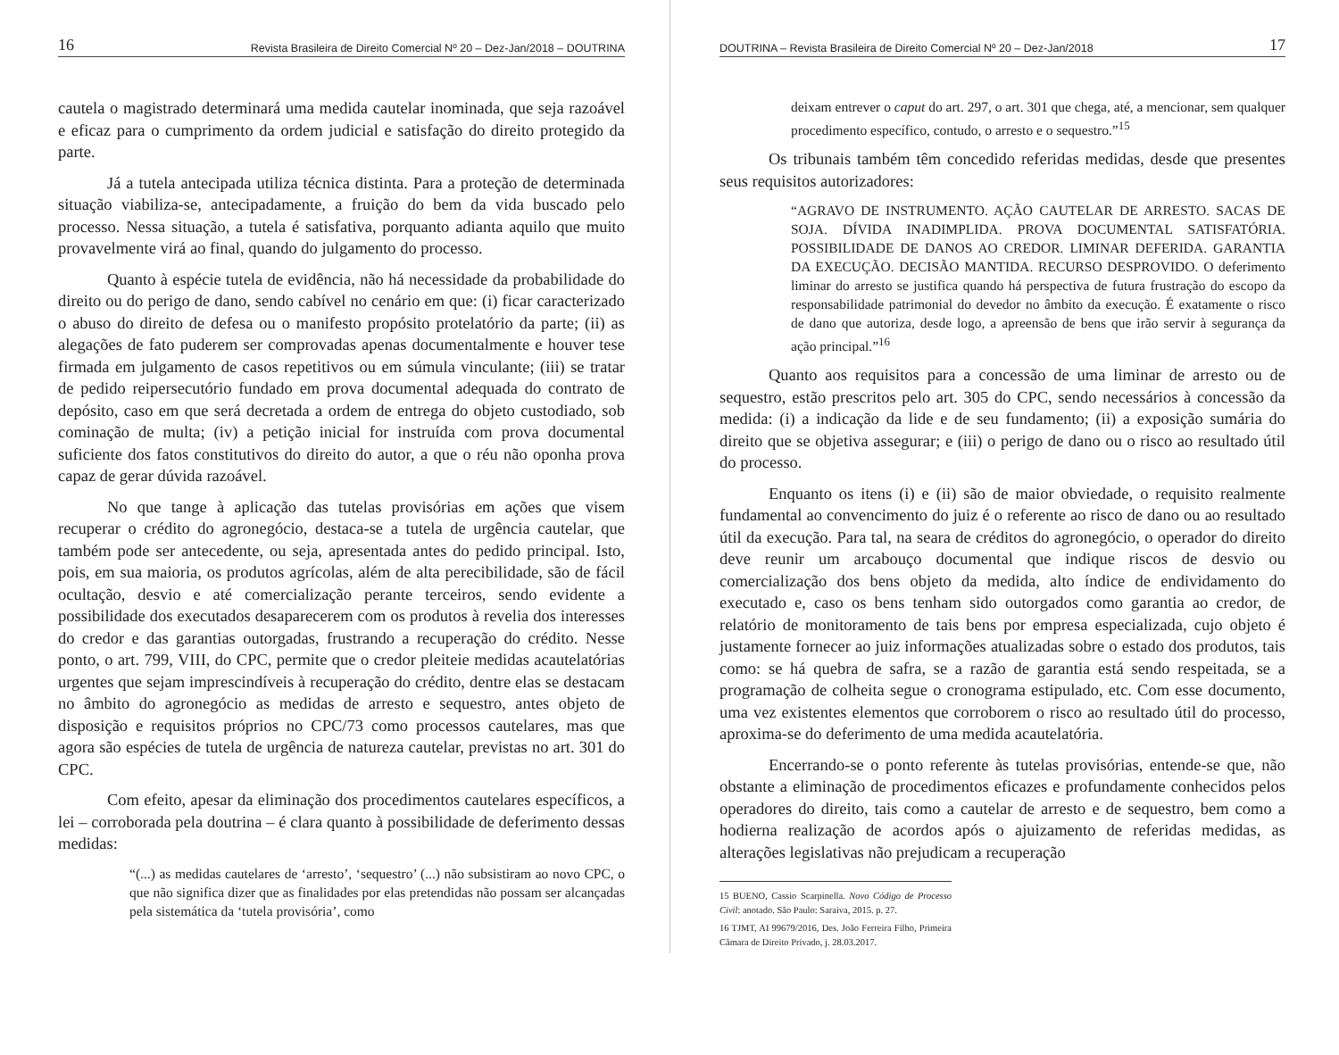16 Revista Brasileira de Direito Comercial Nº 20 – Dez-Jan/2018 – DOUTRINA
cautela o magistrado determinará uma medida cautelar inominada, que seja razoável e eficaz para o cumprimento da ordem judicial e satisfação do direito protegido da parte.
Já a tutela antecipada utiliza técnica distinta. Para a proteção de determinada situação viabiliza-se, antecipadamente, a fruição do bem da vida buscado pelo processo. Nessa situação, a tutela é satisfativa, porquanto adianta aquilo que muito provavelmente virá ao final, quando do julgamento do processo.
Quanto à espécie tutela de evidência, não há necessidade da probabilidade do direito ou do perigo de dano, sendo cabível no cenário em que: (i) ficar caracterizado o abuso do direito de defesa ou o manifesto propósito protelatório da parte; (ii) as alegações de fato puderem ser comprovadas apenas documentalmente e houver tese firmada em julgamento de casos repetitivos ou em súmula vinculante; (iii) se tratar de pedido reipersecutório fundado em prova documental adequada do contrato de depósito, caso em que será decretada a ordem de entrega do objeto custodiado, sob cominação de multa; (iv) a petição inicial for instruída com prova documental suficiente dos fatos constitutivos do direito do autor, a que o réu não oponha prova capaz de gerar dúvida razoável.
No que tange à aplicação das tutelas provisórias em ações que visem recuperar o crédito do agronegócio, destaca-se a tutela de urgência cautelar, que também pode ser antecedente, ou seja, apresentada antes do pedido principal. Isto, pois, em sua maioria, os produtos agrícolas, além de alta perecibilidade, são de fácil ocultação, desvio e até comercialização perante terceiros, sendo evidente a possibilidade dos executados desaparecerem com os produtos à revelia dos interesses do credor e das garantias outorgadas, frustrando a recuperação do crédito. Nesse ponto, o art. 799, VIII, do CPC, permite que o credor pleiteie medidas acautelatórias urgentes que sejam imprescindíveis à recuperação do crédito, dentre elas se destacam no âmbito do agronegócio as medidas de arresto e sequestro, antes objeto de disposição e requisitos próprios no CPC/73 como processos cautelares, mas que agora são espécies de tutela de urgência de natureza cautelar, previstas no art. 301 do CPC.
Com efeito, apesar da eliminação dos procedimentos cautelares específicos, a lei – corroborada pela doutrina – é clara quanto à possibilidade de deferimento dessas medidas:
“(...) as medidas cautelares de ‘arresto’, ‘sequestro’ (...) não subsistiram ao novo CPC, o que não significa dizer que as finalidades por elas pretendidas não possam ser alcançadas pela sistemática da ‘tutela provisória’, como
DOUTRINA – Revista Brasileira de Direito Comercial Nº 20 – Dez-Jan/2018 17
deixam entrever o caput do art. 297, o art. 301 que chega, até, a mencionar, sem qualquer procedimento específico, contudo, o arresto e o sequestro.”<sup>15</sup>
Os tribunais também têm concedido referidas medidas, desde que presentes seus requisitos autorizadores:
“AGRAVO DE INSTRUMENTO. AÇÃO CAUTELAR DE ARRESTO. SACAS DE SOJA. DÍVIDA INADIMPLIDA. PROVA DOCUMENTAL SATISFATÓRIA. POSSIBILIDADE DE DANOS AO CREDOR. LIMINAR DEFERIDA. GARANTIA DA EXECUÇÃO. DECISÃO MANTIDA. RECURSO DESPROVIDO. O deferimento liminar do arresto se justifica quando há perspectiva de futura frustração do escopo da responsabilidade patrimonial do devedor no âmbito da execução. É exatamente o risco de dano que autoriza, desde logo, a apreensão de bens que irão servir à segurança da ação principal.”<sup>16</sup>
Quanto aos requisitos para a concessão de uma liminar de arresto ou de sequestro, estão prescritos pelo art. 305 do CPC, sendo necessários à concessão da medida: (i) a indicação da lide e de seu fundamento; (ii) a exposição sumária do direito que se objetiva assegurar; e (iii) o perigo de dano ou o risco ao resultado útil do processo.
Enquanto os itens (i) e (ii) são de maior obviedade, o requisito realmente fundamental ao convencimento do juiz é o referente ao risco de dano ou ao resultado útil da execução. Para tal, na seara de créditos do agronegócio, o operador do direito deve reunir um arcabouço documental que indique riscos de desvio ou comercialização dos bens objeto da medida, alto índice de endividamento do executado e, caso os bens tenham sido outorgados como garantia ao credor, de relatório de monitoramento de tais bens por empresa especializada, cujo objeto é justamente fornecer ao juiz informações atualizadas sobre o estado dos produtos, tais como: se há quebra de safra, se a razão de garantia está sendo respeitada, se a programação de colheita segue o cronograma estipulado, etc. Com esse documento, uma vez existentes elementos que corroborem o risco ao resultado útil do processo, aproxima-se do deferimento de uma medida acautelatória.
Encerrando-se o ponto referente às tutelas provisórias, entende-se que, não obstante a eliminação de procedimentos eficazes e profundamente conhecidos pelos operadores do direito, tais como a cautelar de arresto e de sequestro, bem como a hodierna realização de acordos após o ajuizamento de referidas medidas, as alterações legislativas não prejudicam a recuperação
15 BUENO, Cassio Scarpinella. Novo Código de Processo Civil: anotado. São Paulo: Saraiva, 2015. p. 27.
16 TJMT, AI 99679/2016, Des. João Ferreira Filho, Primeira Câmara de Direito Privado, j. 28.03.2017.